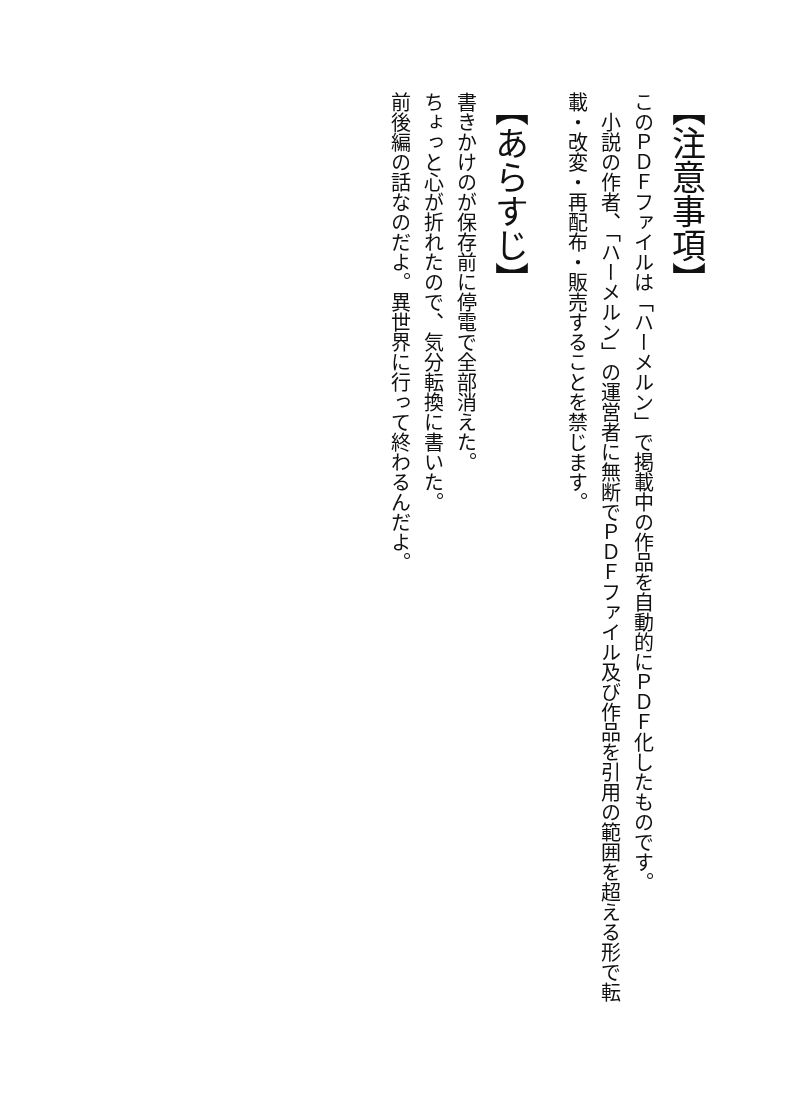【注意事項】
このＰＤＦファイルは「ハーメルン」で掲載中の作品を自動的にＰＤＦ化したものです。
　小説の作者、「ハーメルン」の運営者に無断でＰＤＦファイル及び作品を引用の範囲を超える形で転載・改変・再配布・販売することを禁じます。
【あらすじ】
書きかけのが保存前に停電で全部消えた。
ちょっと心が折れたので、気分転換に書いた。
前後編の話なのだよ。異世界に行って終わるんだよ。